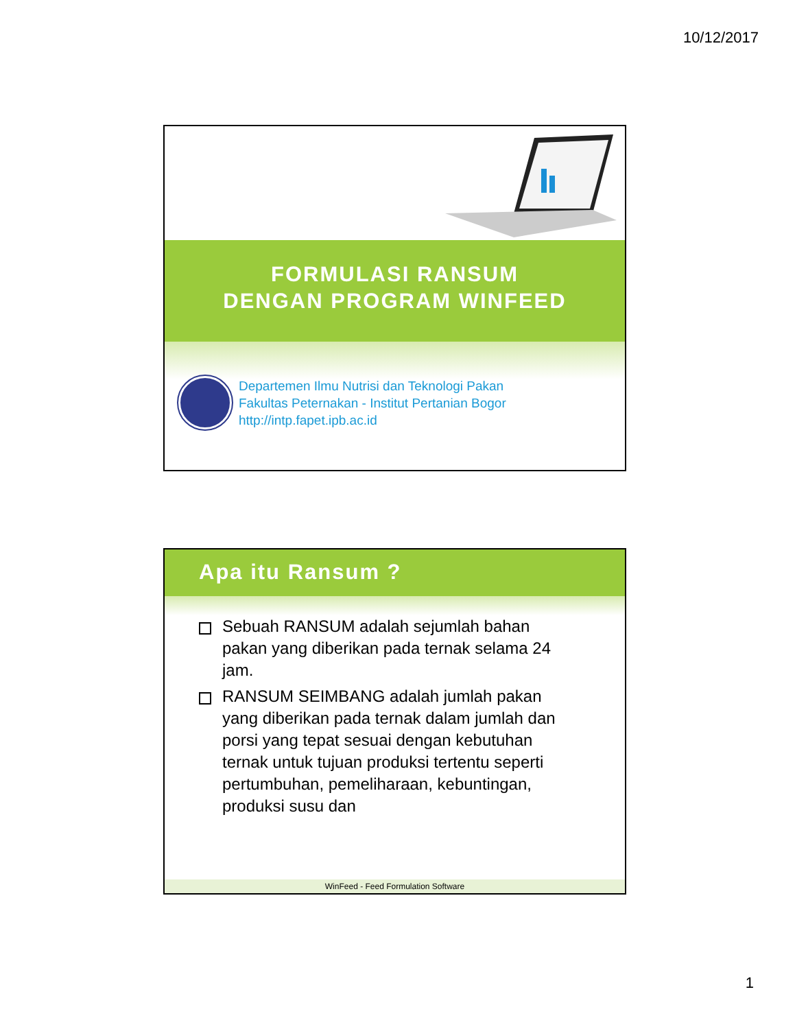10/12/2017
FORMULASI RANSUM
DENGAN PROGRAM WINFEED
Departemen Ilmu Nutrisi dan Teknologi Pakan
Fakultas Peternakan - Institut Pertanian Bogor
http://intp.fapet.ipb.ac.id
Apa itu Ransum ?
Sebuah RANSUM adalah sejumlah bahan pakan yang diberikan pada ternak selama 24 jam.
RANSUM SEIMBANG adalah jumlah pakan yang diberikan pada ternak dalam jumlah dan porsi yang tepat sesuai dengan kebutuhan ternak untuk tujuan produksi tertentu seperti pertumbuhan, pemeliharaan, kebuntingan, produksi susu dan
WinFeed - Feed Formulation Software
1